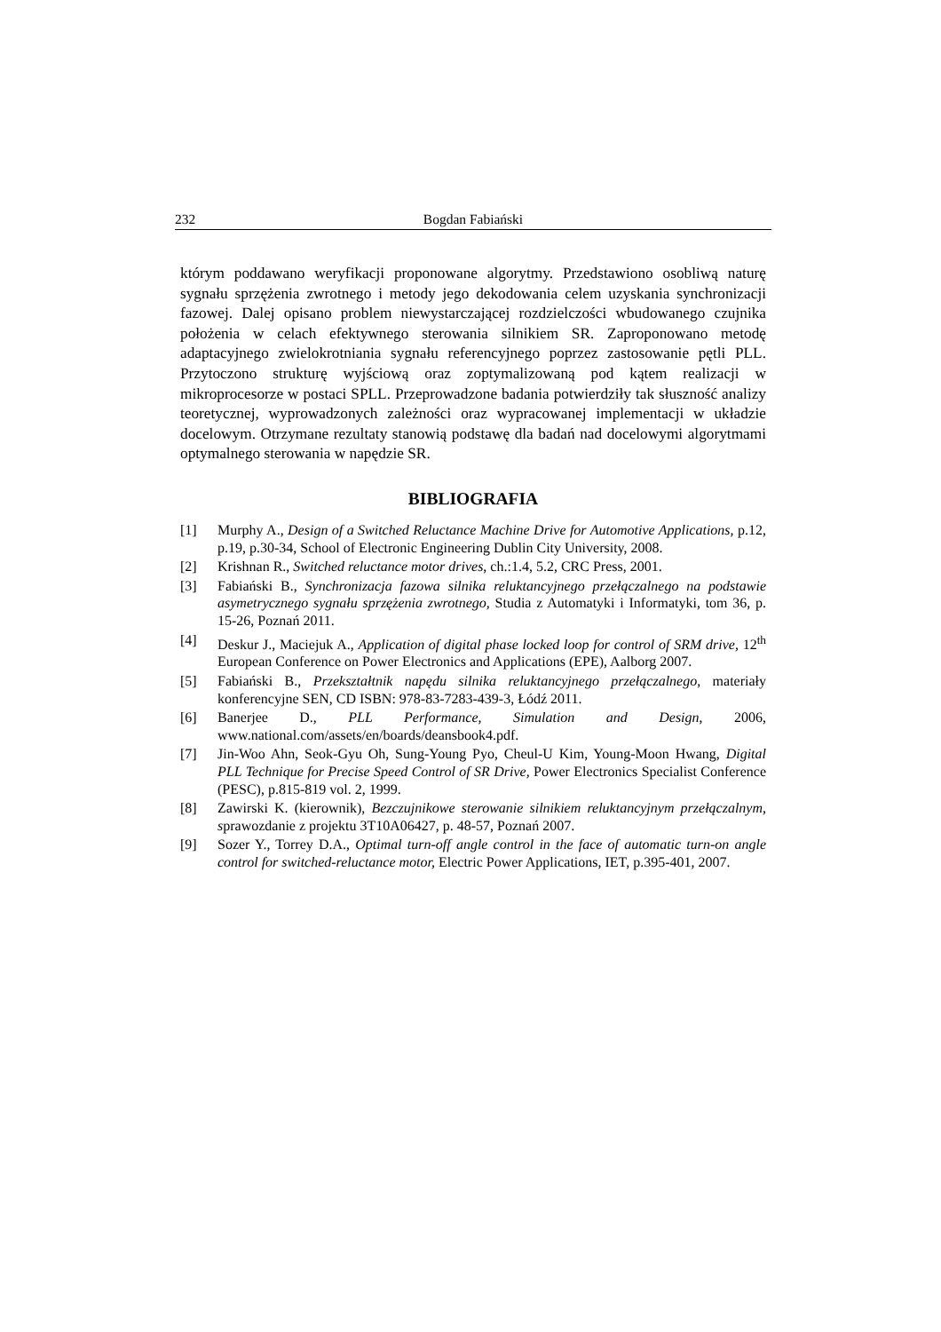232 Bogdan Fabiański
którym poddawano weryfikacji proponowane algorytmy. Przedstawiono osobliwą naturę sygnału sprzężenia zwrotnego i metody jego dekodowania celem uzyskania synchronizacji fazowej. Dalej opisano problem niewystarczającej rozdzielczości wbudowanego czujnika położenia w celach efektywnego sterowania silnikiem SR. Zaproponowano metodę adaptacyjnego zwielokrotniania sygnału referencyjnego poprzez zastosowanie pętli PLL. Przytoczono strukturę wyjściową oraz zoptymalizowaną pod kątem realizacji w mikroprocesorze w postaci SPLL. Przeprowadzone badania potwierdziły tak słuszność analizy teoretycznej, wyprowadzonych zależności oraz wypracowanej implementacji w układzie docelowym. Otrzymane rezultaty stanowią podstawę dla badań nad docelowymi algorytmami optymalnego sterowania w napędzie SR.
BIBLIOGRAFIA
[1] Murphy A., Design of a Switched Reluctance Machine Drive for Automotive Applications, p.12, p.19, p.30-34, School of Electronic Engineering Dublin City University, 2008.
[2] Krishnan R., Switched reluctance motor drives, ch.:1.4, 5.2, CRC Press, 2001.
[3] Fabiański B., Synchronizacja fazowa silnika reluktancyjnego przełączalnego na podstawie asymetrycznego sygnału sprzężenia zwrotnego, Studia z Automatyki i Informatyki, tom 36, p. 15-26, Poznań 2011.
[4] Deskur J., Maciejuk A., Application of digital phase locked loop for control of SRM drive, 12<sup>th</sup> European Conference on Power Electronics and Applications (EPE), Aalborg 2007.
[5] Fabiański B., Przekształtnik napędu silnika reluktancyjnego przełączalnego, materiały konferencyjne SEN, CD ISBN: 978-83-7283-439-3, Łódź 2011.
[6] Banerjee D., PLL Performance, Simulation and Design, 2006, www.national.com/assets/en/boards/deansbook4.pdf.
[7] Jin-Woo Ahn, Seok-Gyu Oh, Sung-Young Pyo, Cheul-U Kim, Young-Moon Hwang, Digital PLL Technique for Precise Speed Control of SR Drive, Power Electronics Specialist Conference (PESC), p.815-819 vol. 2, 1999.
[8] Zawirski K. (kierownik), Bezczujnikowe sterowanie silnikiem reluktancyjnym przełączalnym, sprawozdanie z projektu 3T10A06427, p. 48-57, Poznań 2007.
[9] Sozer Y., Torrey D.A., Optimal turn-off angle control in the face of automatic turn-on angle control for switched-reluctance motor, Electric Power Applications, IET, p.395-401, 2007.